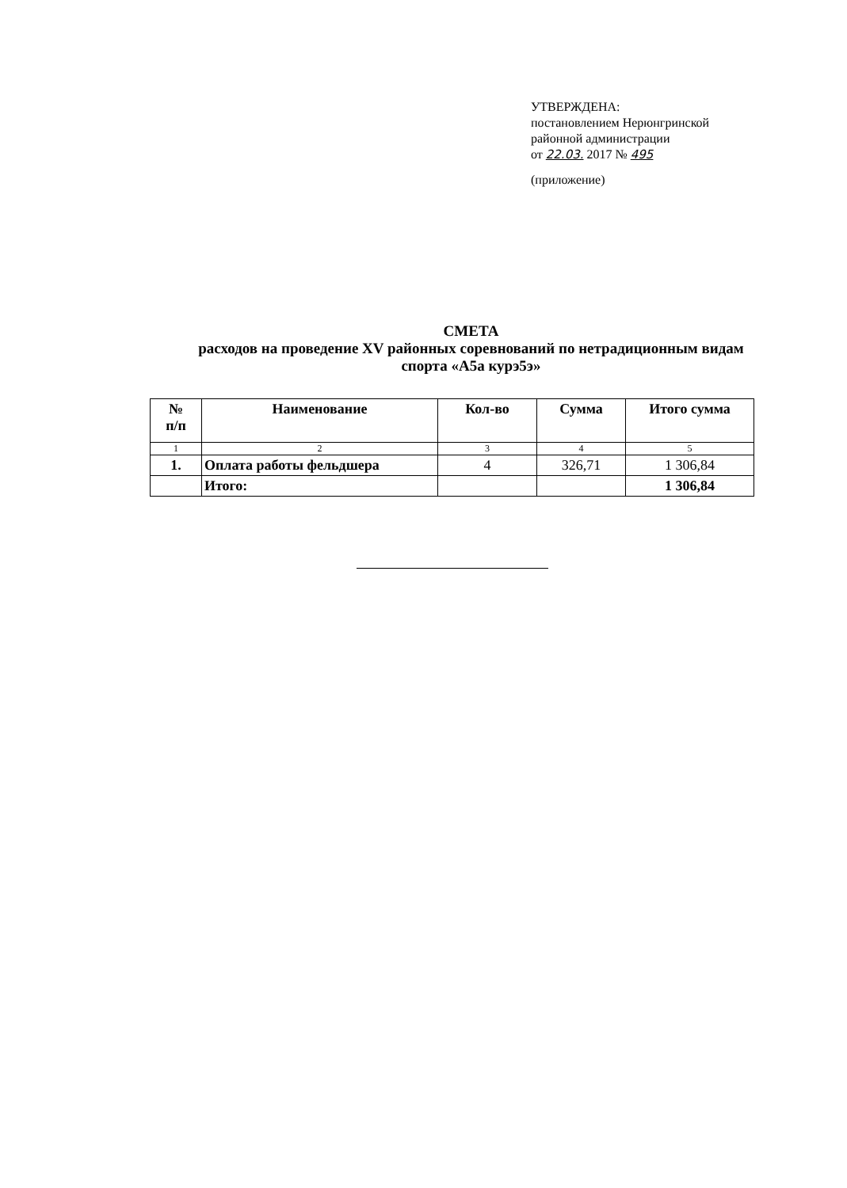УТВЕРЖДЕНА:
постановлением Нерюнгринской
районной администрации
от 22.03. 2017 № 495
(приложение)
СМЕТА
расходов на проведение XV районных соревнований по нетрадиционным видам
спорта «А5а курэ5э»
| № п/п | Наименование | Кол-во | Сумма | Итого сумма |
| --- | --- | --- | --- | --- |
| 1 | 2 | 3 | 4 | 5 |
| 1. | Оплата работы фельдшера | 4 | 326,71 | 1 306,84 |
| | Итого: | | | 1 306,84 |